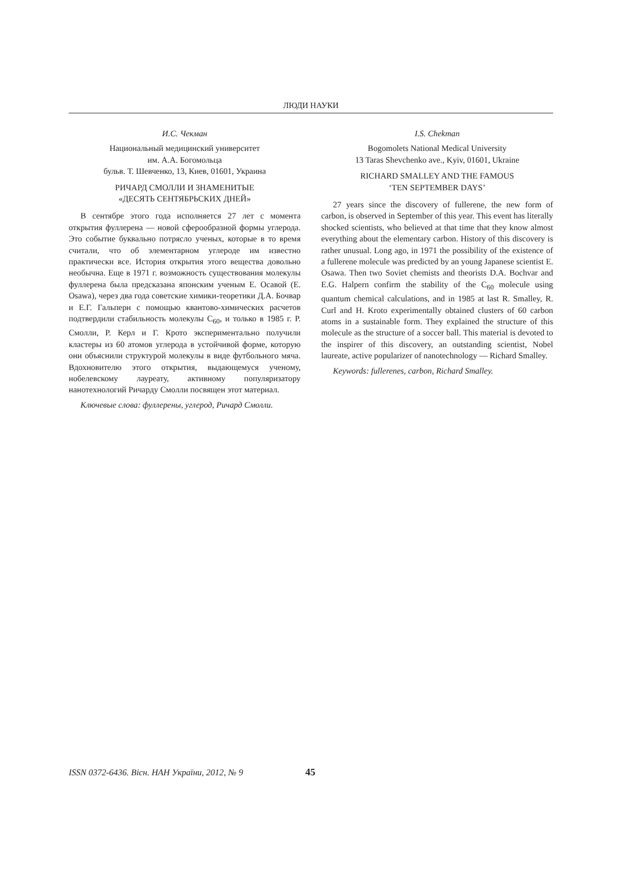ЛЮДИ НАУКИ
И.С. Чекман
Национальный медицинский университет
им. А.А. Богомольца
бульв. Т. Шевченко, 13, Киев, 01601, Украина
РИЧАРД СМОЛЛИ И ЗНАМЕНИТЫЕ
«ДЕСЯТЬ СЕНТЯБРЬСКИХ ДНЕЙ»
В сентябре этого года исполняется 27 лет с момента открытия фуллерена — новой сферообразной формы углерода. Это событие буквально потрясло ученых, которые в то время считали, что об элементарном углероде им известно практически все. История открытия этого вещества довольно необычна. Еще в 1971 г. возможность существования молекулы фуллерена была предсказана японским ученым Е. Осавой (E. Osawa), через два года советские химики-теоретики Д.А. Бочвар и Е.Г. Гальперн с помощью квантово-химических расчетов подтвердили стабильность молекулы С<sub>60</sub>, и только в 1985 г. Р. Смолли, Р. Керл и Г. Крото экспериментально получили кластеры из 60 атомов углерода в устойчивой форме, которую они объяснили структурой молекулы в виде футбольного мяча. Вдохновителю этого открытия, выдающемуся ученому, нобелевскому лауреату, активному популяризатору нанотехнологий Ричарду Смолли посвящен этот материал.
Ключевые слова: фуллерены, углерод, Ричард Смолли.
I.S. Chekman
Bogomolets National Medical University
13 Taras Shevchenko ave., Kyiv, 01601, Ukraine
RICHARD SMALLEY AND THE FAMOUS
‘TEN SEPTEMBER DAYS’
27 years since the discovery of fullerene, the new form of carbon, is observed in September of this year. This event has literally shocked scientists, who believed at that time that they know almost everything about the elementary carbon. History of this discovery is rather unusual. Long ago, in 1971 the possibility of the existence of a fullerene molecule was predicted by an young Japanese scientist E. Osawa. Then two Soviet chemists and theorists D.A. Bochvar and E.G. Halpern confirm the stability of the C<sub>60</sub> molecule using quantum chemical calculations, and in 1985 at last R. Smalley, R. Curl and H. Kroto experimentally obtained clusters of 60 carbon atoms in a sustainable form. They explained the structure of this molecule as the structure of a soccer ball. This material is devoted to the inspirer of this discovery, an outstanding scientist, Nobel laureate, active popularizer of nanotechnology — Richard Smalley.
Keywords: fullerenes, carbon, Richard Smalley.
ISSN 0372-6436. Вісн. НАН України, 2012, № 9
45